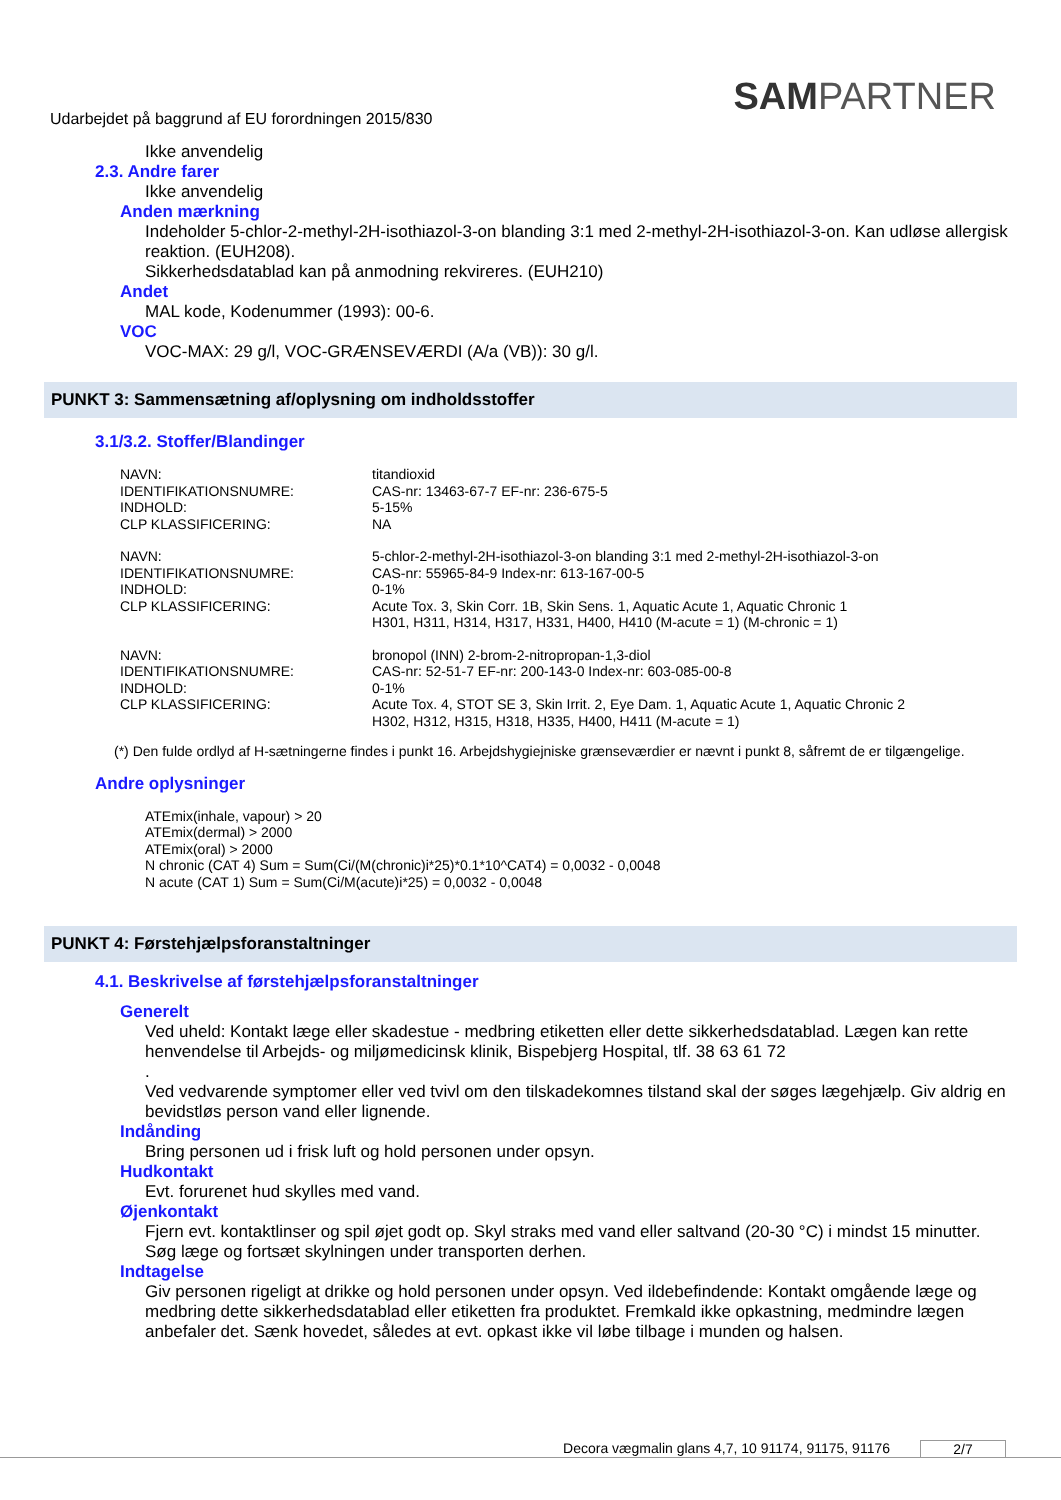SAMPARTNER
Udarbejdet på baggrund af EU forordningen 2015/830
Ikke anvendelig
2.3. Andre farer
Ikke anvendelig
Anden mærkning
Indeholder 5-chlor-2-methyl-2H-isothiazol-3-on blanding 3:1 med 2-methyl-2H-isothiazol-3-on. Kan udløse allergisk reaktion. (EUH208).
Sikkerhedsdatablad kan på anmodning rekvireres. (EUH210)
Andet
MAL kode, Kodenummer (1993): 00-6.
VOC
VOC-MAX: 29 g/l, VOC-GRÆNSEVÆRDI (A/a (VB)): 30 g/l.
PUNKT 3: Sammensætning af/oplysning om indholdsstoffer
3.1/3.2. Stoffer/Blandinger
| NAVN: | titandioxid |
| IDENTIFIKATIONSNUMRE: | CAS-nr: 13463-67-7 EF-nr: 236-675-5 |
| INDHOLD: | 5-15% |
| CLP KLASSIFICERING: | NA |
| NAVN: | 5-chlor-2-methyl-2H-isothiazol-3-on blanding 3:1 med 2-methyl-2H-isothiazol-3-on |
| IDENTIFIKATIONSNUMRE: | CAS-nr: 55965-84-9 Index-nr: 613-167-00-5 |
| INDHOLD: | 0-1% |
| CLP KLASSIFICERING: | Acute Tox. 3, Skin Corr. 1B, Skin Sens. 1, Aquatic Acute 1, Aquatic Chronic 1 H301, H311, H314, H317, H331, H400, H410 (M-acute = 1) (M-chronic = 1) |
| NAVN: | bronopol (INN) 2-brom-2-nitropropan-1,3-diol |
| IDENTIFIKATIONSNUMRE: | CAS-nr: 52-51-7 EF-nr: 200-143-0 Index-nr: 603-085-00-8 |
| INDHOLD: | 0-1% |
| CLP KLASSIFICERING: | Acute Tox. 4, STOT SE 3, Skin Irrit. 2, Eye Dam. 1, Aquatic Acute 1, Aquatic Chronic 2 H302, H312, H315, H318, H335, H400, H411 (M-acute = 1) |
(*) Den fulde ordlyd af H-sætningerne findes i punkt 16. Arbejdshygiejniske grænseværdier er nævnt i punkt 8, såfremt de er tilgængelige.
Andre oplysninger
ATEmix(inhale, vapour) > 20
ATEmix(dermal) > 2000
ATEmix(oral) > 2000
N chronic (CAT 4) Sum = Sum(Ci/(M(chronic)i*25)*0.1*10^CAT4) = 0,0032 - 0,0048
N acute (CAT 1) Sum = Sum(Ci/M(acute)i*25) = 0,0032 - 0,0048
PUNKT 4: Førstehjælpsforanstaltninger
4.1. Beskrivelse af førstehjælpsforanstaltninger
Generelt
Ved uheld: Kontakt læge eller skadestue - medbring etiketten eller dette sikkerhedsdatablad. Lægen kan rette henvendelse til Arbejds- og miljømedicinsk klinik, Bispebjerg Hospital, tlf. 38 63 61 72
.
Ved vedvarende symptomer eller ved tvivl om den tilskadekomnes tilstand skal der søges lægehjælp. Giv aldrig en bevidstløs person vand eller lignende.
Indånding
Bring personen ud i frisk luft og hold personen under opsyn.
Hudkontakt
Evt. forurenet hud skylles med vand.
Øjenkontakt
Fjern evt. kontaktlinser og spil øjet godt op. Skyl straks med vand eller saltvand (20-30 °C) i mindst 15 minutter. Søg læge og fortsæt skylningen under transporten derhen.
Indtagelse
Giv personen rigeligt at drikke og hold personen under opsyn. Ved ildebefindende: Kontakt omgående læge og medbring dette sikkerhedsdatablad eller etiketten fra produktet. Fremkald ikke opkastning, medmindre lægen anbefaler det. Sænk hovedet, således at evt. opkast ikke vil løbe tilbage i munden og halsen.
Decora vægmalin glans 4,7, 10 91174, 91175, 91176 2/7